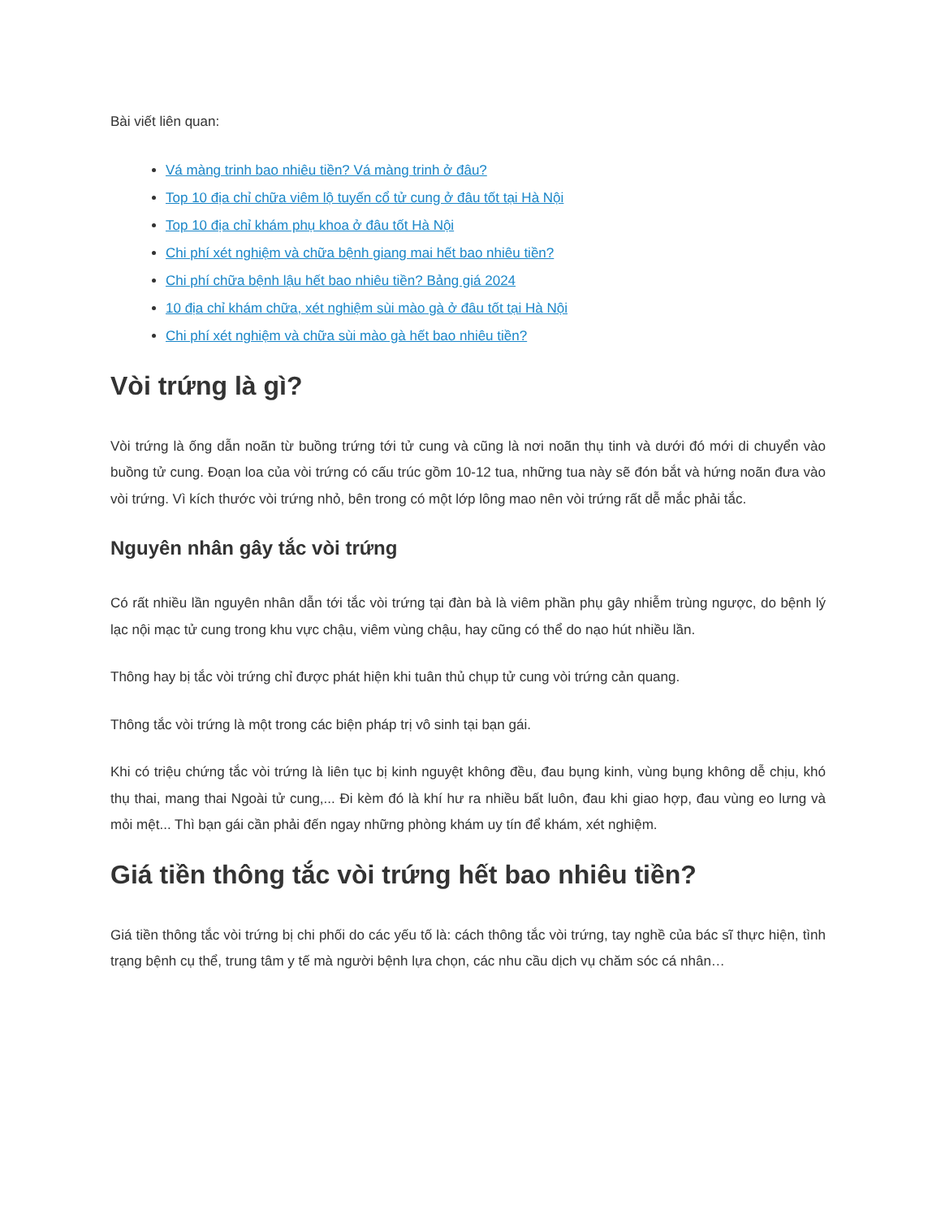Bài viết liên quan:
Vá màng trinh bao nhiêu tiền? Vá màng trinh ở đâu?
Top 10 địa chỉ chữa viêm lộ tuyến cổ tử cung ở đâu tốt tại Hà Nội
Top 10 địa chỉ khám phụ khoa ở đâu tốt Hà Nội
Chi phí xét nghiệm và chữa bệnh giang mai hết bao nhiêu tiền?
Chi phí chữa bệnh lậu hết bao nhiêu tiền? Bảng giá 2024
10 địa chỉ khám chữa, xét nghiệm sùi mào gà ở đâu tốt tại Hà Nội
Chi phí xét nghiệm và chữa sùi mào gà hết bao nhiêu tiền?
Vòi trứng là gì?
Vòi trứng là ống dẫn noãn từ buồng trứng tới tử cung và cũng là nơi noãn thụ tinh và dưới đó mới di chuyển vào buồng tử cung. Đoạn loa của vòi trứng có cấu trúc gồm 10-12 tua, những tua này sẽ đón bắt và hứng noãn đưa vào vòi trứng. Vì kích thước vòi trứng nhỏ, bên trong có một lớp lông mao nên vòi trứng rất dễ mắc phải tắc.
Nguyên nhân gây tắc vòi trứng
Có rất nhiều lần nguyên nhân dẫn tới tắc vòi trứng tại đàn bà là viêm phần phụ gây nhiễm trùng ngược, do bệnh lý lạc nội mạc tử cung trong khu vực chậu, viêm vùng chậu, hay cũng có thể do nạo hút nhiều lần.
Thông hay bị tắc vòi trứng chỉ được phát hiện khi tuân thủ chụp tử cung vòi trứng cản quang.
Thông tắc vòi trứng là một trong các biện pháp trị vô sinh tại bạn gái.
Khi có triệu chứng tắc vòi trứng là liên tục bị kinh nguyệt không đều, đau bụng kinh, vùng bụng không dễ chịu, khó thụ thai, mang thai Ngoài tử cung,... Đi kèm đó là khí hư ra nhiều bất luôn, đau khi giao hợp, đau vùng eo lưng và mỏi mệt... Thì bạn gái cần phải đến ngay những phòng khám uy tín để khám, xét nghiệm.
Giá tiền thông tắc vòi trứng hết bao nhiêu tiền?
Giá tiền thông tắc vòi trứng bị chi phối do các yếu tố là: cách thông tắc vòi trứng, tay nghề của bác sĩ thực hiện, tình trạng bệnh cụ thể, trung tâm y tế mà người bệnh lựa chọn, các nhu cầu dịch vụ chăm sóc cá nhân…